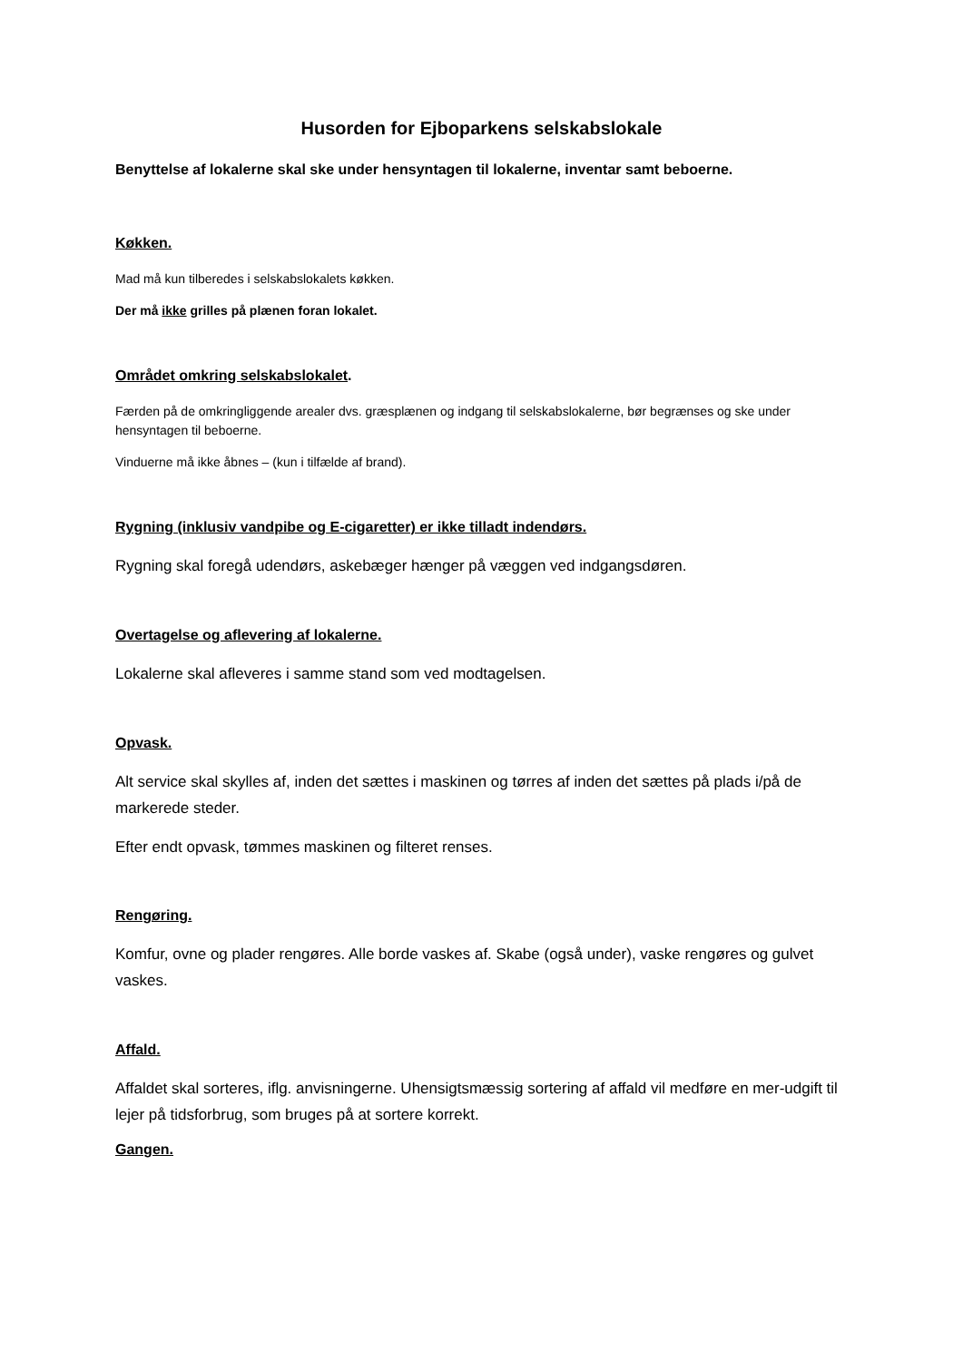Husorden for Ejboparkens selskabslokale
Benyttelse af lokalerne skal ske under hensyntagen til lokalerne, inventar samt beboerne.
Køkken.
Mad må kun tilberedes i selskabslokalets køkken.
Der må ikke grilles på plænen foran lokalet.
Området omkring selskabslokalet.
Færden på de omkringliggende arealer dvs. græsplænen og indgang til selskabslokalerne, bør begrænses og ske under hensyntagen til beboerne.
Vinduerne må ikke åbnes – (kun i tilfælde af brand).
Rygning (inklusiv vandpibe og E-cigaretter) er ikke tilladt indendørs.
Rygning skal foregå udendørs, askebæger hænger på væggen ved indgangsdøren.
Overtagelse og aflevering af lokalerne.
Lokalerne skal afleveres i samme stand som ved modtagelsen.
Opvask.
Alt service skal skylles af, inden det sættes i maskinen og tørres af inden det sættes på plads i/på de markerede steder.
Efter endt opvask, tømmes maskinen og filteret renses.
Rengøring.
Komfur, ovne og plader rengøres. Alle borde vaskes af. Skabe (også under), vaske rengøres og gulvet vaskes.
Affald.
Affaldet skal sorteres, iflg. anvisningerne. Uhensigtsmæssig sortering af affald vil medføre en mer-udgift til lejer på tidsforbrug, som bruges på at sortere korrekt.
Gangen.